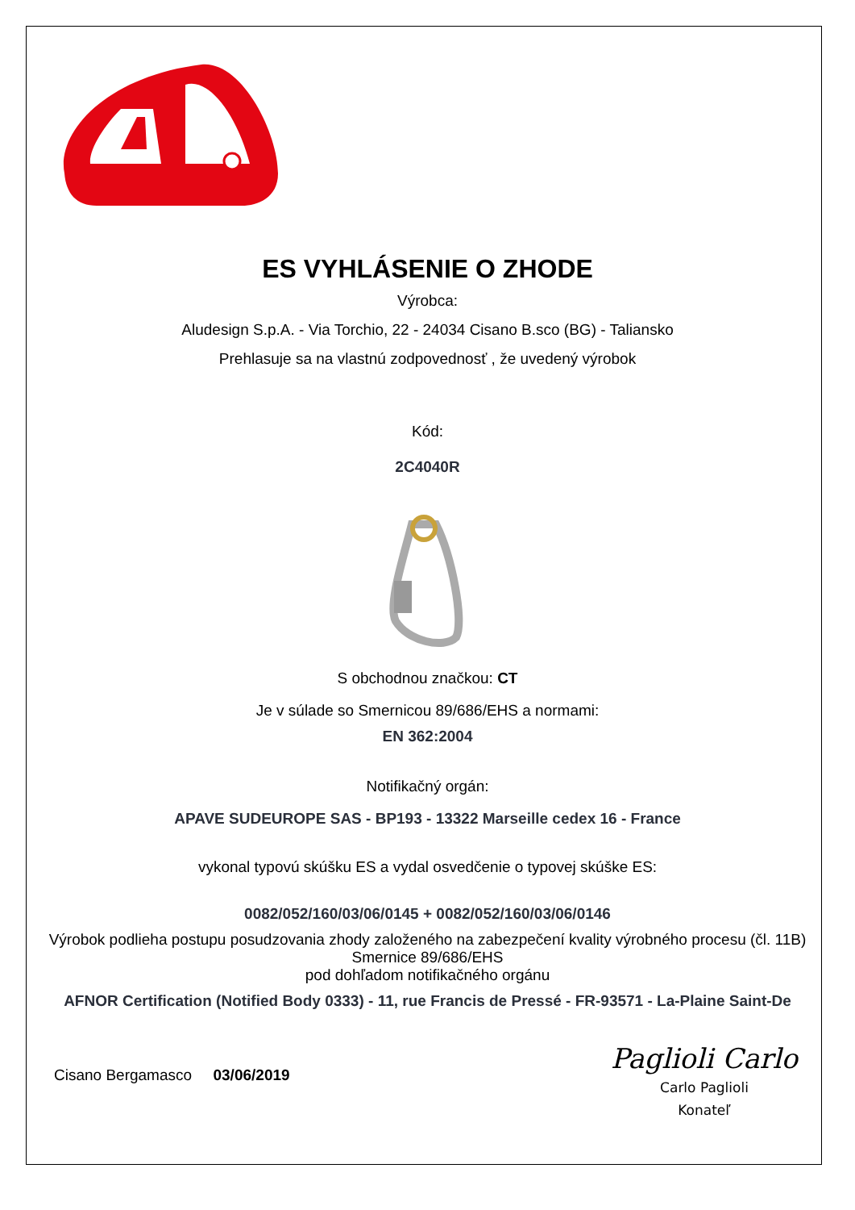ES VYHLÁSENIE O ZHODE
Výrobca:
Aludesign S.p.A. - Via Torchio, 22 - 24034 Cisano B.sco (BG) - Taliansko
Prehlasuje sa na vlastnú zodpovednosť , že uvedený výrobok
Kód:
2C4040R
S obchodnou značkou: CT
Je v súlade so Smernicou 89/686/EHS a normami:
EN 362:2004
Notifikačný orgán:
APAVE SUDEUROPE SAS - BP193 - 13322 Marseille cedex 16 - France
vykonal typovú skúšku ES a vydal osvedčenie o typovej skúške ES:
0082/052/160/03/06/0145 + 0082/052/160/03/06/0146
Výrobok podlieha postupu posudzovania zhody založeného na zabezpečení kvality výrobného procesu (čl. 11B) Smernice 89/686/EHS
pod dohľadom notifikačného orgánu
AFNOR Certification (Notified Body 0333) - 11, rue Francis de Pressé - FR-93571 - La-Plaine Saint-De
Cisano Bergamasco 03/06/2019
Paglioli Carlo
Carlo Paglioli
Konateľ